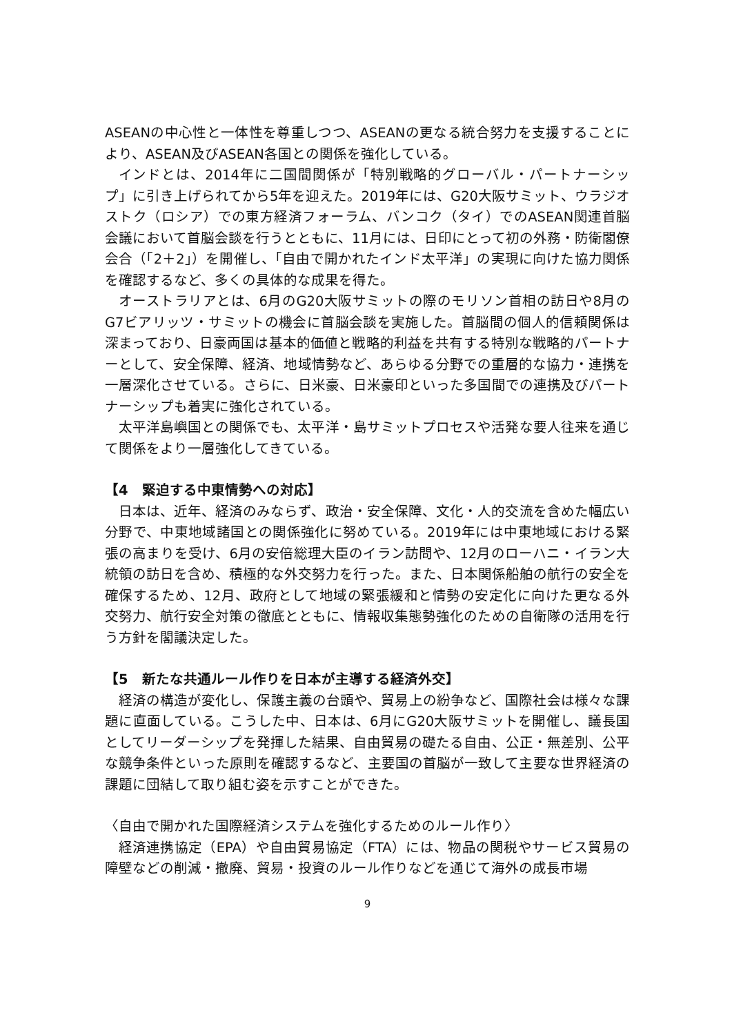ASEANの中心性と一体性を尊重しつつ、ASEANの更なる統合努力を支援することにより、ASEAN及びASEAN各国との関係を強化している。
インドとは、2014年に二国間関係が「特別戦略的グローバル・パートナーシップ」に引き上げられてから5年を迎えた。2019年には、G20大阪サミット、ウラジオストク（ロシア）での東方経済フォーラム、バンコク（タイ）でのASEAN関連首脳会議において首脳会談を行うとともに、11月には、日印にとって初の外務・防衛閣僚会合（「2＋2」）を開催し、「自由で開かれたインド太平洋」の実現に向けた協力関係を確認するなど、多くの具体的な成果を得た。
オーストラリアとは、6月のG20大阪サミットの際のモリソン首相の訪日や8月のG7ビアリッツ・サミットの機会に首脳会談を実施した。首脳間の個人的信頼関係は深まっており、日豪両国は基本的価値と戦略的利益を共有する特別な戦略的パートナーとして、安全保障、経済、地域情勢など、あらゆる分野での重層的な協力・連携を一層深化させている。さらに、日米豪、日米豪印といった多国間での連携及びパートナーシップも着実に強化されている。
太平洋島嶼国との関係でも、太平洋・島サミットプロセスや活発な要人往来を通じて関係をより一層強化してきている。
【4　緊迫する中東情勢への対応】
日本は、近年、経済のみならず、政治・安全保障、文化・人的交流を含めた幅広い分野で、中東地域諸国との関係強化に努めている。2019年には中東地域における緊張の高まりを受け、6月の安倍総理大臣のイラン訪問や、12月のローハニ・イラン大統領の訪日を含め、積極的な外交努力を行った。また、日本関係船舶の航行の安全を確保するため、12月、政府として地域の緊張緩和と情勢の安定化に向けた更なる外交努力、航行安全対策の徹底とともに、情報収集態勢強化のための自衛隊の活用を行う方針を閣議決定した。
【5　新たな共通ルール作りを日本が主導する経済外交】
経済の構造が変化し、保護主義の台頭や、貿易上の紛争など、国際社会は様々な課題に直面している。こうした中、日本は、6月にG20大阪サミットを開催し、議長国としてリーダーシップを発揮した結果、自由貿易の礎たる自由、公正・無差別、公平な競争条件といった原則を確認するなど、主要国の首脳が一致して主要な世界経済の課題に団結して取り組む姿を示すことができた。
〈自由で開かれた国際経済システムを強化するためのルール作り〉
経済連携協定（EPA）や自由貿易協定（FTA）には、物品の関税やサービス貿易の障壁などの削減・撤廃、貿易・投資のルール作りなどを通じて海外の成長市場
9